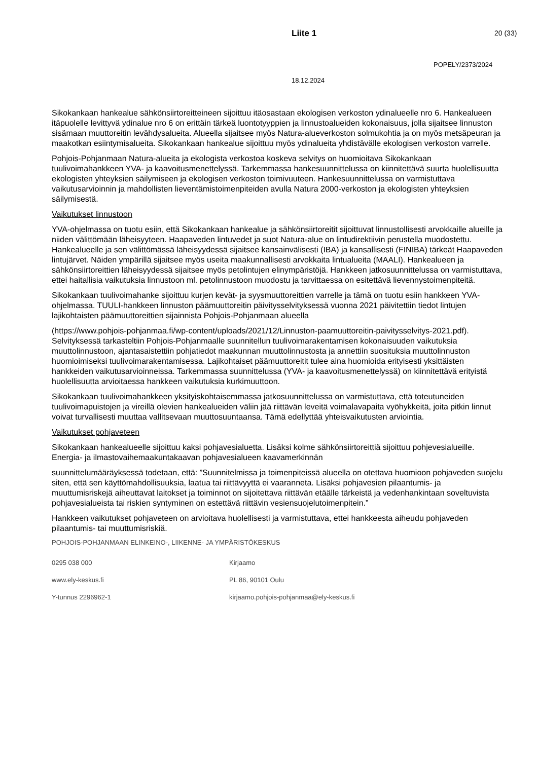Liite 1 20 (33)
POPELY/2373/2024
18.12.2024
Sikokankaan hankealue sähkönsiirtoreitteineen sijoittuu itäosastaan ekologisen verkoston ydinalueelle nro 6. Hankealueen itäpuolelle levittyvä ydinalue nro 6 on erittäin tärkeä luontotyyppien ja linnustoalueiden kokonaisuus, jolla sijaitsee linnuston sisämaan muuttoreitin levähdysalueita. Alueella sijaitsee myös Natura-alueverkoston solmukohtia ja on myös metsäpeuran ja maakotkan esiintymisalueita. Sikokankaan hankealue sijoittuu myös ydinalueita yhdistävälle ekologisen verkoston varrelle.
Pohjois-Pohjanmaan Natura-alueita ja ekologista verkostoa koskeva selvitys on huomioitava Sikokankaan tuulivoimahankkeen YVA- ja kaavoitusmenettelyssä. Tarkemmassa hankesuunnittelussa on kiinnitettävä suurta huolellisuutta ekologisten yhteyksien säilymiseen ja ekologisen verkoston toimivuuteen. Hankesuunnittelussa on varmistuttava vaikutusarvioinnin ja mahdollisten lieventämistoimenpiteiden avulla Natura 2000-verkoston ja ekologisten yhteyksien säilymisestä.
Vaikutukset linnustoon
YVA-ohjelmassa on tuotu esiin, että Sikokankaan hankealue ja sähkönsiirtoreitit sijoittuvat linnustollisesti arvokkaille alueille ja niiden välittömään läheisyyteen. Haapaveden lintuvedet ja suot Natura-alue on lintudirektiivin perustella muodostettu. Hankealueelle ja sen välittömässä läheisyydessä sijaitsee kansainvälisesti (IBA) ja kansallisesti (FINIBA) tärkeät Haapaveden lintujärvet. Näiden ympärillä sijaitsee myös useita maakunnallisesti arvokkaita lintualueita (MAALI). Hankealueen ja sähkönsiirtoreittien läheisyydessä sijaitsee myös petolintujen elinympäristöjä. Hankkeen jatkosuunnittelussa on varmistuttava, ettei haitallisia vaikutuksia linnustoon ml. petolinnustoon muodostu ja tarvittaessa on esitettävä lievennystoimenpiteitä.
Sikokankaan tuulivoimahanke sijoittuu kurjen kevät- ja syysmuuttoreittien varrelle ja tämä on tuotu esiin hankkeen YVA-ohjelmassa. TUULI-hankkeen linnuston päämuuttoreitin päivitysselvityksessä vuonna 2021 päivitettiin tiedot lintujen lajikohtaisten päämuuttoreittien sijainnista Pohjois-Pohjanmaan alueella
(https://www.pohjois-pohjanmaa.fi/wp-content/uploads/2021/12/Linnuston-paamuuttoreitin-paivitysselvitys-2021.pdf). Selvityksessä tarkasteltiin Pohjois-Pohjanmaalle suunnitellun tuulivoimarakentamisen kokonaisuuden vaikutuksia muuttolinnustoon, ajantasaistettiin pohjatiedot maakunnan muuttolinnustosta ja annettiin suosituksia muuttolinnuston huomioimiseksi tuulivoimarakentamisessa. Lajikohtaiset päämuuttoreitit tulee aina huomioida erityisesti yksittäisten hankkeiden vaikutusarvioinneissa. Tarkemmassa suunnittelussa (YVA- ja kaavoitusmenettelyssä) on kiinnitettävä erityistä huolellisuutta arvioitaessa hankkeen vaikutuksia kurkimuuttoon.
Sikokankaan tuulivoimahankkeen yksityiskohtaisemmassa jatkosuunnittelussa on varmistuttava, että toteutuneiden tuulivoimapuistojen ja vireillä olevien hankealueiden väliin jää riittävän leveitä voimalavapaita vyöhykkeitä, joita pitkin linnut voivat turvallisesti muuttaa vallitsevaan muuttosuuntaansa. Tämä edellyttää yhteisvaikutusten arviointia.
Vaikutukset pohjaveteen
Sikokankaan hankealueelle sijoittuu kaksi pohjavesialuetta. Lisäksi kolme sähkönsiirtoreittiä sijoittuu pohjevesialueille. Energia- ja ilmastovaihemaakuntakaavan pohjavesialueen kaavamerkinnän
suunnittelumääräyksessä todetaan, että: ”Suunnitelmissa ja toimenpiteissä alueella on otettava huomioon pohjaveden suojelu siten, että sen käyttömahdollisuuksia, laatua tai riittävyyttä ei vaaranneta. Lisäksi pohjavesien pilaantumis- ja muuttumisriskejä aiheuttavat laitokset ja toiminnot on sijoitettava riittävän etäälle tärkeistä ja vedenhankintaan soveltuvista pohjavesialueista tai riskien syntyminen on estettävä riittävin vesiensuojelutoimenpitein.”
Hankkeen vaikutukset pohjaveteen on arvioitava huolellisesti ja varmistuttava, ettei hankkeesta aiheudu pohjaveden pilaantumis- tai muuttumisriskiä.
POHJOIS-POHJANMAAN ELINKEINO-, LIIKENNE- JA YMPÄRISTÖKESKUS
0295 038 000
Kirjaamo
www.ely-keskus.fi
PL 86, 90101 Oulu
Y-tunnus 2296962-1
kirjaamo.pohjois-pohjanmaa@ely-keskus.fi